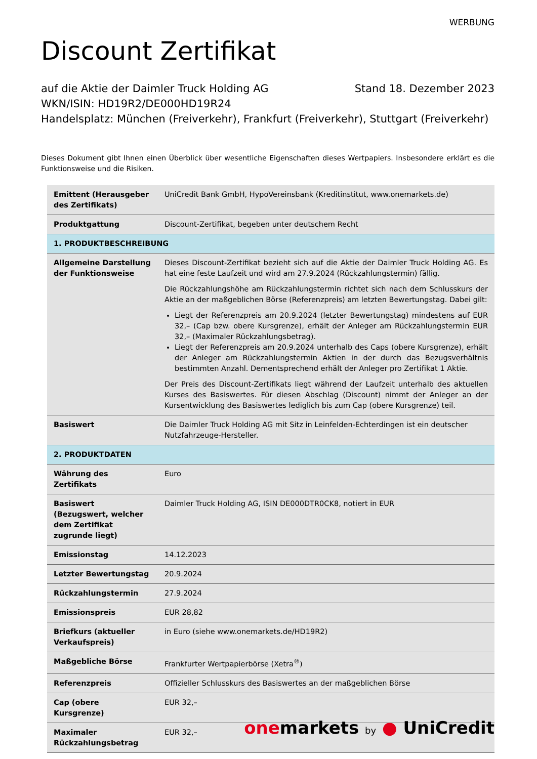WERBUNG
Discount Zertifikat
auf die Aktie der Daimler Truck Holding AG Stand 18. Dezember 2023
WKN/ISIN: HD19R2/DE000HD19R24
Handelsplatz: München (Freiverkehr), Frankfurt (Freiverkehr), Stuttgart (Freiverkehr)
Dieses Dokument gibt Ihnen einen Überblick über wesentliche Eigenschaften dieses Wertpapiers. Insbesondere erklärt es die Funktionsweise und die Risiken.
| Emittent (Herausgeber des Zertifikats) | UniCredit Bank GmbH, HypoVereinsbank (Kreditinstitut, www.onemarkets.de) |
| Produktgattung | Discount-Zertifikat, begeben unter deutschem Recht |
| 1. PRODUKTBESCHREIBUNG | |
| Allgemeine Darstellung der Funktionsweise | Dieses Discount-Zertifikat bezieht sich auf die Aktie der Daimler Truck Holding AG. Es hat eine feste Laufzeit und wird am 27.9.2024 (Rückzahlungstermin) fällig. Die Rückzahlungshöhe am Rückzahlungstermin richtet sich nach dem Schlusskurs der Aktie an der maßgeblichen Börse (Referenzpreis) am letzten Bewertungstag. Dabei gilt: Liegt der Referenzpreis am 20.9.2024 (letzter Bewertungstag) mindestens auf EUR 32,– (Cap bzw. obere Kursgrenze), erhält der Anleger am Rückzahlungstermin EUR 32,– (Maximaler Rückzahlungsbetrag). Liegt der Referenzpreis am 20.9.2024 unterhalb des Caps (obere Kursgrenze), erhält der Anleger am Rückzahlungstermin Aktien in der durch das Bezugsverhältnis bestimmten Anzahl. Dementsprechend erhält der Anleger pro Zertifikat 1 Aktie. Der Preis des Discount-Zertifikats liegt während der Laufzeit unterhalb des aktuellen Kurses des Basiswertes. Für diesen Abschlag (Discount) nimmt der Anleger an der Kursentwicklung des Basiswertes lediglich bis zum Cap (obere Kursgrenze) teil. |
| Basiswert | Die Daimler Truck Holding AG mit Sitz in Leinfelden-Echterdingen ist ein deutscher Nutzfahrzeuge-Hersteller. |
| 2. PRODUKTDATEN | |
| Währung des Zertifikats | Euro |
| Basiswert (Bezugswert, welcher dem Zertifikat zugrunde liegt) | Daimler Truck Holding AG, ISIN DE000DTR0CK8, notiert in EUR |
| Emissionstag | 14.12.2023 |
| Letzter Bewertungstag | 20.9.2024 |
| Rückzahlungstermin | 27.9.2024 |
| Emissionspreis | EUR 28,82 |
| Briefkurs (aktueller Verkaufspreis) | in Euro (siehe www.onemarkets.de/HD19R2) |
| Maßgebliche Börse | Frankfurter Wertpapierbörse (Xetra<sup>®</sup>) |
| Referenzpreis | Offizieller Schlusskurs des Basiswertes an der maßgeblichen Börse |
| Cap (obere Kursgrenze) | EUR 32,– |
| Maximaler Rückzahlungsbetrag | EUR 32,– |
onemarkets by ● UniCredit